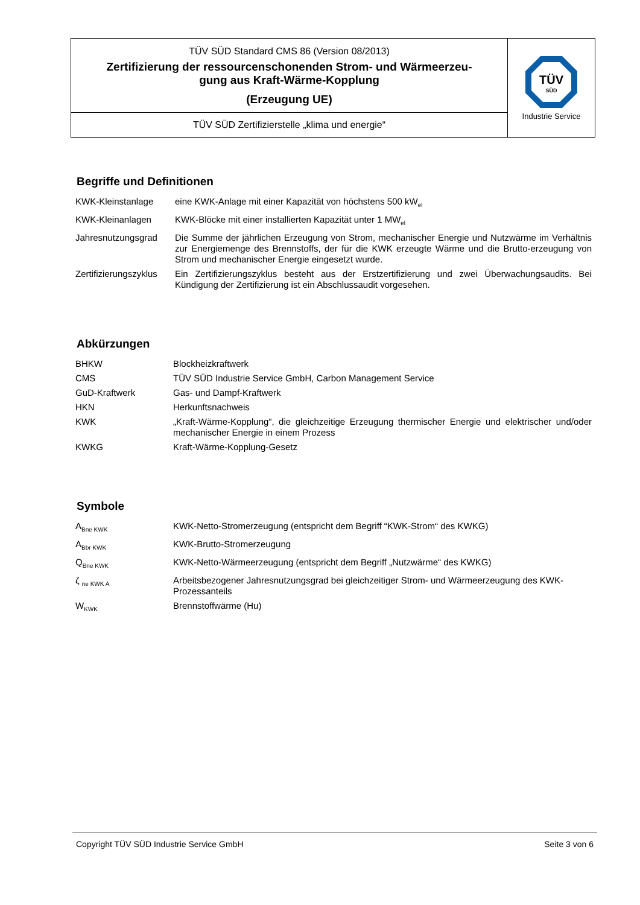| TÜV SÜD Standard CMS 86 (Version 08/2013) Zertifizierung der ressourcenschonenden Strom- und Wärmeerzeu- gung aus Kraft-Wärme-Kopplung (Erzeugung UE) | TÜV SÜD Industrie Service |
| TÜV SÜD Zertifizierstelle „klima und energie“ | |
Begriffe und Definitionen
| KWK-Kleinstanlage | eine KWK-Anlage mit einer Kapazität von höchstens 500 kW<sub>el</sub> |
| KWK-Kleinanlagen | KWK-Blöcke mit einer installierten Kapazität unter 1 MW<sub>el</sub> |
| Jahresnutzungsgrad | Die Summe der jährlichen Erzeugung von Strom, mechanischer Energie und Nutzwärme im Verhältnis zur Energiemenge des Brennstoffs, der für die KWK erzeugte Wärme und die Brutto-erzeugung von Strom und mechanischer Energie eingesetzt wurde. |
| Zertifizierungszyklus | Ein Zertifizierungszyklus besteht aus der Erstzertifizierung und zwei Überwachungsaudits. Bei Kündigung der Zertifizierung ist ein Abschlussaudit vorgesehen. |
Abkürzungen
| BHKW | Blockheizkraftwerk |
| CMS | TÜV SÜD Industrie Service GmbH, Carbon Management Service |
| GuD-Kraftwerk | Gas- und Dampf-Kraftwerk |
| HKN | Herkunftsnachweis |
| KWK | „Kraft-Wärme-Kopplung“, die gleichzeitige Erzeugung thermischer Energie und elektrischer und/oder mechanischer Energie in einem Prozess |
| KWKG | Kraft-Wärme-Kopplung-Gesetz |
Symbole
| A<sub>Bne KWK</sub> | KWK-Netto-Stromerzeugung (entspricht dem Begriff “KWK-Strom“ des KWKG) |
| A<sub>Bbr KWK</sub> | KWK-Brutto-Stromerzeugung |
| Q<sub>Bne KWK</sub> | KWK-Netto-Wärmeerzeugung (entspricht dem Begriff „Nutzwärme“ des KWKG) |
| ζ <sub>ne KWK A</sub> | Arbeitsbezogener Jahresnutzungsgrad bei gleichzeitiger Strom- und Wärmeerzeugung des KWK-Prozessanteils |
| W<sub>KWK</sub> | Brennstoffwärme (Hu) |
Copyright TÜV SÜD Industrie Service GmbH Seite 3 von 6